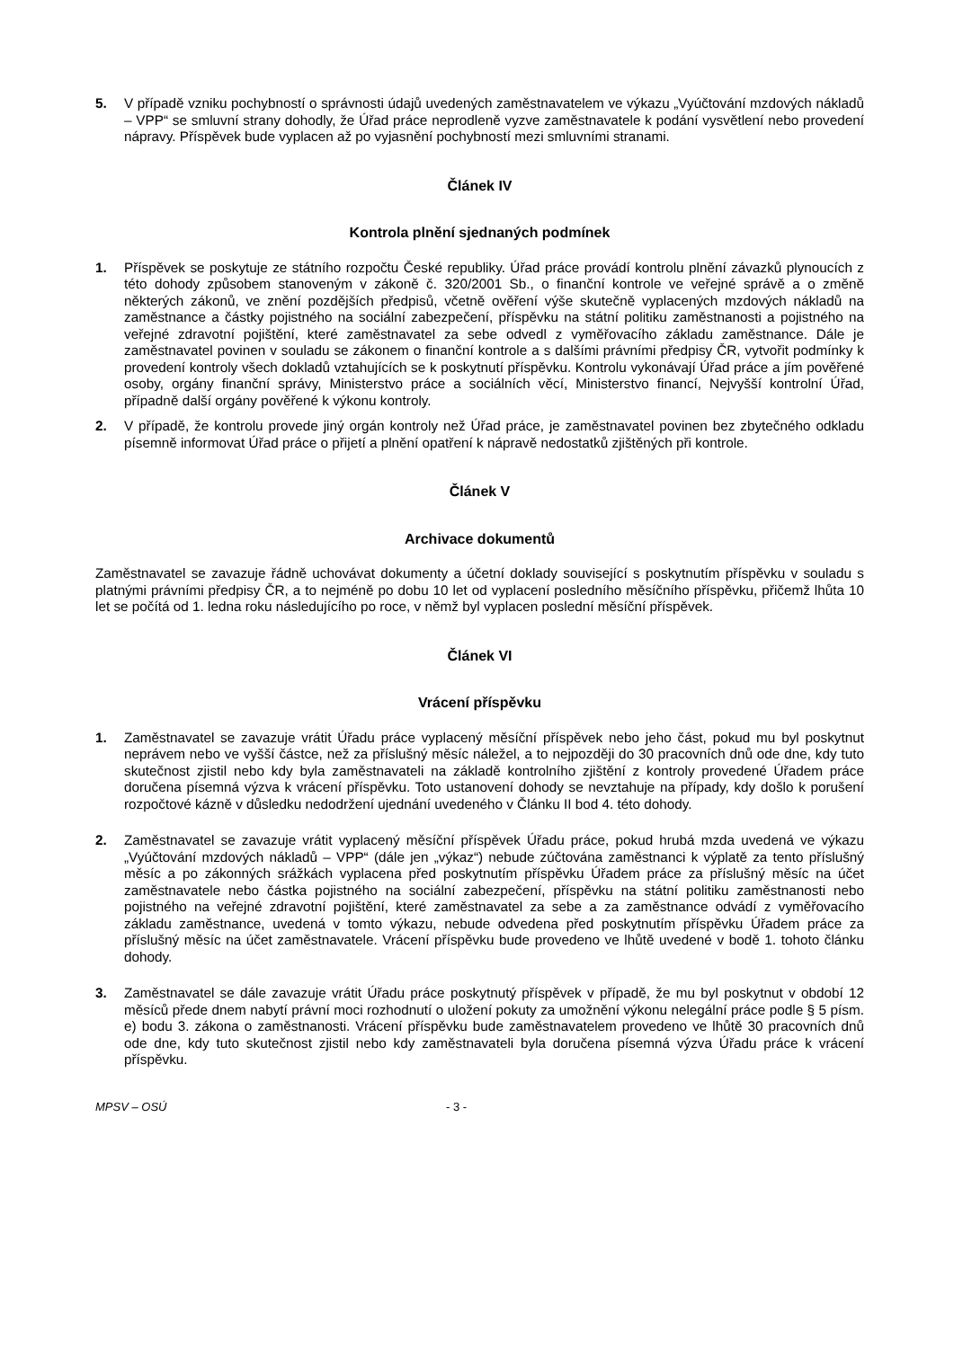5. V případě vzniku pochybností o správnosti údajů uvedených zaměstnavatelem ve výkazu „Vyúčtování mzdových nákladů – VPP“ se smluvní strany dohodly, že Úřad práce neprodleně vyzve zaměstnavatele k podání vysvětlení nebo provedení nápravy. Příspěvek bude vyplacen až po vyjasnění pochybností mezi smluvními stranami.
Článek IV
Kontrola plnění sjednaných podmínek
1. Příspěvek se poskytuje ze státního rozpočtu České republiky. Úřad práce provádí kontrolu plnění závazků plynoucích z této dohody způsobem stanoveným v zákoně č. 320/2001 Sb., o finanční kontrole ve veřejné správě a o změně některých zákonů, ve znění pozdějších předpisů, včetně ověření výše skutečně vyplacených mzdových nákladů na zaměstnance a částky pojistného na sociální zabezpečení, příspěvku na státní politiku zaměstnanosti a pojistného na veřejné zdravotní pojištění, které zaměstnavatel za sebe odvedl z vyměřovacího základu zaměstnance. Dále je zaměstnavatel povinen v souladu se zákonem o finanční kontrole a s dalšími právními předpisy ČR, vytvořit podmínky k provedení kontroly všech dokladů vztahujících se k poskytnutí příspěvku. Kontrolu vykonávají Úřad práce a jím pověřené osoby, orgány finanční správy, Ministerstvo práce a sociálních věcí, Ministerstvo financí, Nejvyšší kontrolní Úřad, případně další orgány pověřené k výkonu kontroly.
2. V případě, že kontrolu provede jiný orgán kontroly než Úřad práce, je zaměstnavatel povinen bez zbytečného odkladu písemně informovat Úřad práce o přijetí a plnění opatření k nápravě nedostatků zjištěných při kontrole.
Článek V
Archivace dokumentů
Zaměstnavatel se zavazuje řádně uchovávat dokumenty a účetní doklady související s poskytnutím příspěvku v souladu s platnými právními předpisy ČR, a to nejméně po dobu 10 let od vyplacení posledního měsíčního příspěvku, přičemž lhůta 10 let se počítá od 1. ledna roku následujícího po roce, v němž byl vyplacen poslední měsíční příspěvek.
Článek VI
Vrácení příspěvku
1. Zaměstnavatel se zavazuje vrátit Úřadu práce vyplacený měsíční příspěvek nebo jeho část, pokud mu byl poskytnut neprávem nebo ve vyšší částce, než za příslušný měsíc náležel, a to nejpozději do 30 pracovních dnů ode dne, kdy tuto skutečnost zjistil nebo kdy byla zaměstnavateli na základě kontrolního zjištění z kontroly provedené Úřadem práce doručena písemná výzva k vrácení příspěvku. Toto ustanovení dohody se nevztahuje na případy, kdy došlo k porušení rozpočtové kázně v důsledku nedodržení ujednání uvedeného v Článku II bod 4. této dohody.
2. Zaměstnavatel se zavazuje vrátit vyplacený měsíční příspěvek Úřadu práce, pokud hrubá mzda uvedená ve výkazu „Vyúčtování mzdových nákladů – VPP“ (dále jen „výkaz“) nebude zúčtována zaměstnanci k výplatě za tento příslušný měsíc a po zákonných srážkách vyplacena před poskytnutím příspěvku Úřadem práce za příslušný měsíc na účet zaměstnavatele nebo částka pojistného na sociální zabezpečení, příspěvku na státní politiku zaměstnanosti nebo pojistného na veřejné zdravotní pojištění, které zaměstnavatel za sebe a za zaměstnance odvádí z vyměřovacího základu zaměstnance, uvedená v tomto výkazu, nebude odvedena před poskytnutím příspěvku Úřadem práce za příslušný měsíc na účet zaměstnavatele. Vrácení příspěvku bude provedeno ve lhůtě uvedené v bodě 1. tohoto článku dohody.
3. Zaměstnavatel se dále zavazuje vrátit Úřadu práce poskytnutý příspěvek v případě, že mu byl poskytnut v období 12 měsíců přede dnem nabytí právní moci rozhodnutí o uložení pokuty za umožnění výkonu nelegální práce podle § 5 písm. e) bodu 3. zákona o zaměstnanosti. Vrácení příspěvku bude zaměstnavatelem provedeno ve lhůtě 30 pracovních dnů ode dne, kdy tuto skutečnost zjistil nebo kdy zaměstnavateli byla doručena písemná výzva Úřadu práce k vrácení příspěvku.
MPSV – OSÚ - 3 -